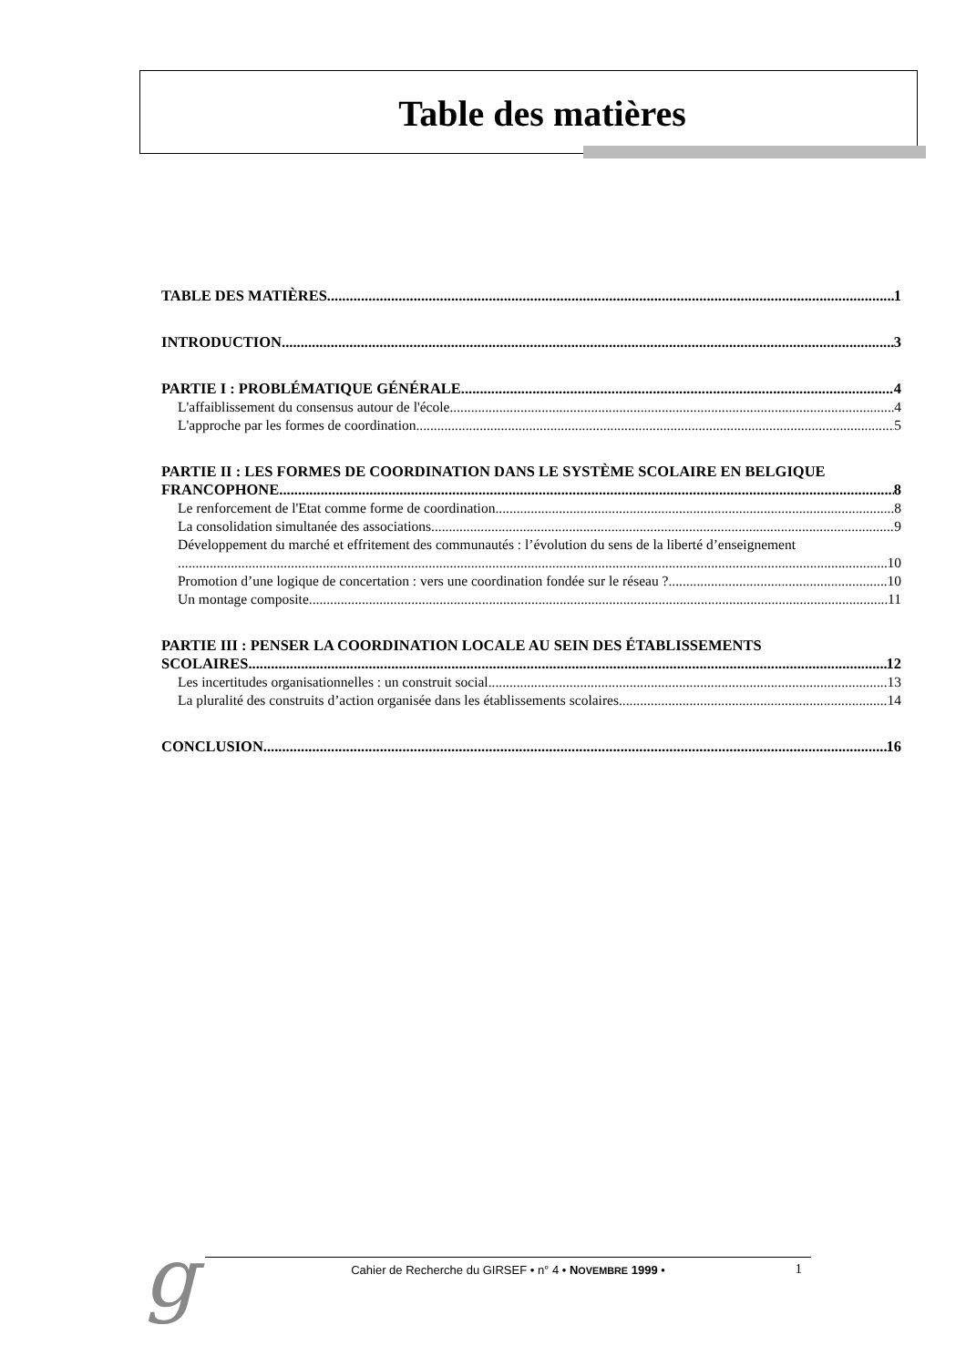Table des matières
TABLE DES MATIÈRES 1
INTRODUCTION 3
PARTIE I : PROBLÉMATIQUE GÉNÉRALE 4
L'affaiblissement du consensus autour de l'école 4
L'approche par les formes de coordination 5
PARTIE II : LES FORMES DE COORDINATION DANS LE SYSTÈME SCOLAIRE EN BELGIQUE
FRANCOPHONE 8
Le renforcement de l'Etat comme forme de coordination 8
La consolidation simultanée des associations 9
Développement du marché et effritement des communautés : l’évolution du sens de la liberté d’enseignement
10
Promotion d’une logique de concertation : vers une coordination fondée sur le réseau ? 10
Un montage composite 11
PARTIE III : PENSER LA COORDINATION LOCALE AU SEIN DES ÉTABLISSEMENTS
SCOLAIRES 12
Les incertitudes organisationnelles : un construit social 13
La pluralité des construits d’action organisée dans les établissements scolaires 14
CONCLUSION 16
g
Cahier de Recherche du GIRSEF • n° 4 • NOVEMBRE 1999 •
1